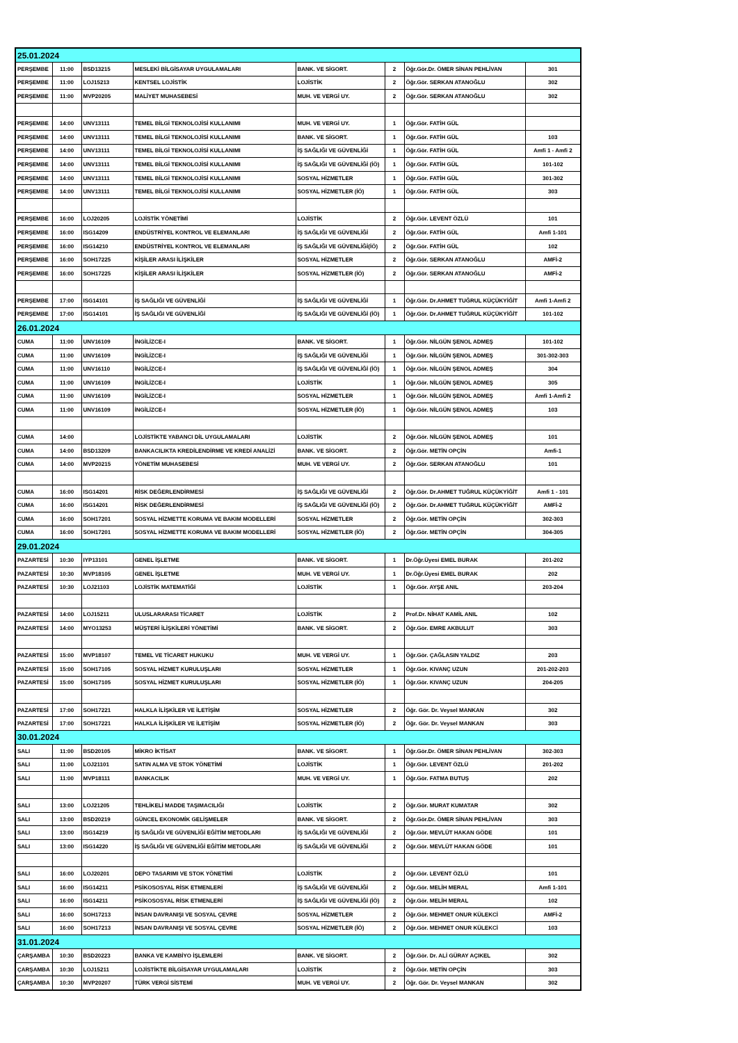| 25.01.2024 | | | | | | | |
| PERŞEMBE | 11:00 | BSD13215 | MESLEKİ BİLGİSAYAR UYGULAMALARI | BANK. VE SİGORT. | 2 | Öğr.Gör.Dr. ÖMER SİNAN PEHLİVAN | 301 |
| PERŞEMBE | 11:00 | LOJ15213 | KENTSEL LOJİSTİK | LOJİSTİK | 2 | Öğr.Gör. SERKAN ATANOĞLU | 302 |
| PERŞEMBE | 11:00 | MVP20205 | MALİYET MUHASEBESİ | MUH. VE VERGİ UY. | 2 | Öğr.Gör. SERKAN ATANOĞLU | 302 |
| PERŞEMBE | 14:00 | UNV13111 | TEMEL BİLGİ TEKNOLOJİSİ KULLANIMI | MUH. VE VERGİ UY. | 1 | Öğr.Gör. FATİH GÜL | |
| PERŞEMBE | 14:00 | UNV13111 | TEMEL BİLGİ TEKNOLOJİSİ KULLANIMI | BANK. VE SİGORT. | 1 | Öğr.Gör. FATİH GÜL | 103 |
| PERŞEMBE | 14:00 | UNV13111 | TEMEL BİLGİ TEKNOLOJİSİ KULLANIMI | İŞ SAĞLIĞI VE GÜVENLİĞİ | 1 | Öğr.Gör. FATİH GÜL | Amfi 1 - Amfi 2 |
| PERŞEMBE | 14:00 | UNV13111 | TEMEL BİLGİ TEKNOLOJİSİ KULLANIMI | İŞ SAĞLIĞI VE GÜVENLİĞİ (İÖ) | 1 | Öğr.Gör. FATİH GÜL | 101-102 |
| PERŞEMBE | 14:00 | UNV13111 | TEMEL BİLGİ TEKNOLOJİSİ KULLANIMI | SOSYAL HİZMETLER | 1 | Öğr.Gör. FATİH GÜL | 301-302 |
| PERŞEMBE | 14:00 | UNV13111 | TEMEL BİLGİ TEKNOLOJİSİ KULLANIMI | SOSYAL HİZMETLER (İÖ) | 1 | Öğr.Gör. FATİH GÜL | 303 |
| PERŞEMBE | 16:00 | LOJ20205 | LOJİSTİK YÖNETİMİ | LOJİSTİK | 2 | Öğr.Gör. LEVENT ÖZLÜ | 101 |
| PERŞEMBE | 16:00 | ISG14209 | ENDÜSTRİYEL KONTROL VE ELEMANLARI | İŞ SAĞLIĞI VE GÜVENLİĞİ | 2 | Öğr.Gör. FATİH GÜL | Amfi 1-101 |
| PERŞEMBE | 16:00 | ISG14210 | ENDÜSTRİYEL KONTROL VE ELEMANLARI | İŞ SAĞLIĞI VE GÜVENLİĞİ(İÖ) | 2 | Öğr.Gör. FATİH GÜL | 102 |
| PERŞEMBE | 16:00 | SOH17225 | KİŞİLER ARASI İLİŞKİLER | SOSYAL HİZMETLER | 2 | Öğr.Gör. SERKAN ATANOĞLU | AMFİ-2 |
| PERŞEMBE | 16:00 | SOH17225 | KİŞİLER ARASI İLİŞKİLER | SOSYAL HİZMETLER (İÖ) | 2 | Öğr.Gör. SERKAN ATANOĞLU | AMFİ-2 |
| PERŞEMBE | 17:00 | ISG14101 | İŞ SAĞLIĞI VE GÜVENLİĞİ | İŞ SAĞLIĞI VE GÜVENLİĞİ | 1 | Öğr.Gör. Dr.AHMET TUĞRUL KÜÇÜKYİĞİT | Amfi 1-Amfi 2 |
| PERŞEMBE | 17:00 | ISG14101 | İŞ SAĞLIĞI VE GÜVENLİĞİ | İŞ SAĞLIĞI VE GÜVENLİĞİ (İÖ) | 1 | Öğr.Gör. Dr.AHMET TUĞRUL KÜÇÜKYİĞİT | 101-102 |
| 26.01.2024 | | | | | | | |
| CUMA | 11:00 | UNV16109 | İNGİLİZCE-I | BANK. VE SİGORT. | 1 | Öğr.Gör. NİLGÜN ŞENOL ADMEŞ | 101-102 |
| CUMA | 11:00 | UNV16109 | İNGİLİZCE-I | İŞ SAĞLIĞI VE GÜVENLİĞİ | 1 | Öğr.Gör. NİLGÜN ŞENOL ADMEŞ | 301-302-303 |
| CUMA | 11:00 | UNV16110 | İNGİLİZCE-I | İŞ SAĞLIĞI VE GÜVENLİĞİ (İÖ) | 1 | Öğr.Gör. NİLGÜN ŞENOL ADMEŞ | 304 |
| CUMA | 11:00 | UNV16109 | İNGİLİZCE-I | LOJİSTİK | 1 | Öğr.Gör. NİLGÜN ŞENOL ADMEŞ | 305 |
| CUMA | 11:00 | UNV16109 | İNGİLİZCE-I | SOSYAL HİZMETLER | 1 | Öğr.Gör. NİLGÜN ŞENOL ADMEŞ | Amfi 1-Amfi 2 |
| CUMA | 11:00 | UNV16109 | İNGİLİZCE-I | SOSYAL HİZMETLER (İÖ) | 1 | Öğr.Gör. NİLGÜN ŞENOL ADMEŞ | 103 |
| CUMA | 14:00 | | LOJİSTİKTE YABANCI DİL UYGULAMALARI | LOJİSTİK | 2 | Öğr.Gör. NİLGÜN ŞENOL ADMEŞ | 101 |
| CUMA | 14:00 | BSD13209 | BANKACILIKTA KREDİLENDİRME VE KREDİ ANALİZİ | BANK. VE SİGORT. | 2 | Öğr.Gör. METİN OPÇİN | Amfi-1 |
| CUMA | 14:00 | MVP20215 | YÖNETİM MUHASEBESİ | MUH. VE VERGİ UY. | 2 | Öğr.Gör. SERKAN ATANOĞLU | 101 |
| CUMA | 16:00 | ISG14201 | RİSK DEĞERLENDİRMESİ | İŞ SAĞLIĞI VE GÜVENLİĞİ | 2 | Öğr.Gör. Dr.AHMET TUĞRUL KÜÇÜKYİĞİT | Amfi 1 - 101 |
| CUMA | 16:00 | ISG14201 | RİSK DEĞERLENDİRMESİ | İŞ SAĞLIĞI VE GÜVENLİĞİ (İÖ) | 2 | Öğr.Gör. Dr.AHMET TUĞRUL KÜÇÜKYİĞİT | AMFİ-2 |
| CUMA | 16:00 | SOH17201 | SOSYAL HİZMETTE KORUMA VE BAKIM MODELLERİ | SOSYAL HİZMETLER | 2 | Öğr.Gör. METİN OPÇİN | 302-303 |
| CUMA | 16:00 | SOH17201 | SOSYAL HİZMETTE KORUMA VE BAKIM MODELLERİ | SOSYAL HİZMETLER (İÖ) | 2 | Öğr.Gör. METİN OPÇİN | 304-305 |
| 29.01.2024 | | | | | | | |
| PAZARTESİ | 10:30 | IYP13101 | GENEL İŞLETME | BANK. VE SİGORT. | 1 | Dr.Öğr.Üyesi EMEL BURAK | 201-202 |
| PAZARTESİ | 10:30 | MVP18105 | GENEL İŞLETME | MUH. VE VERGİ UY. | 1 | Dr.Öğr.Üyesi EMEL BURAK | 202 |
| PAZARTESİ | 10:30 | LOJ21103 | LOJİSTİK MATEMATİĞİ | LOJİSTİK | 1 | Öğr.Gör. AYŞE ANIL | 203-204 |
| PAZARTESİ | 14:00 | LOJ15211 | ULUSLARARASI TİCARET | LOJİSTİK | 2 | Prof.Dr. NİHAT KAMİL ANIL | 102 |
| PAZARTESİ | 14:00 | MYO13253 | MÜŞTERİ İLİŞKİLERİ YÖNETİMİ | BANK. VE SİGORT. | 2 | Öğr.Gör. EMRE AKBULUT | 303 |
| PAZARTESİ | 15:00 | MVP18107 | TEMEL VE TİCARET HUKUKU | MUH. VE VERGİ UY. | 1 | Öğr.Gör. ÇAĞLASIN YALDIZ | 203 |
| PAZARTESİ | 15:00 | SOH17105 | SOSYAL HİZMET KURULUŞLARI | SOSYAL HİZMETLER | 1 | Öğr.Gör. KIVANÇ UZUN | 201-202-203 |
| PAZARTESİ | 15:00 | SOH17105 | SOSYAL HİZMET KURULUŞLARI | SOSYAL HİZMETLER (İÖ) | 1 | Öğr.Gör. KIVANÇ UZUN | 204-205 |
| PAZARTESİ | 17:00 | SOH17221 | HALKLA İLİŞKİLER VE İLETİŞİM | SOSYAL HİZMETLER | 2 | Öğr. Gör. Dr. Veysel MANKAN | 302 |
| PAZARTESİ | 17:00 | SOH17221 | HALKLA İLİŞKİLER VE İLETİŞİM | SOSYAL HİZMETLER (İÖ) | 2 | Öğr. Gör. Dr. Veysel MANKAN | 303 |
| 30.01.2024 | | | | | | | |
| SALI | 11:00 | BSD20105 | MİKRO İKTİSAT | BANK. VE SİGORT. | 1 | Öğr.Gör.Dr. ÖMER SİNAN PEHLİVAN | 302-303 |
| SALI | 11:00 | LOJ21101 | SATIN ALMA VE STOK YÖNETİMİ | LOJİSTİK | 1 | Öğr.Gör. LEVENT ÖZLÜ | 201-202 |
| SALI | 11:00 | MVP18111 | BANKACILIK | MUH. VE VERGİ UY. | 1 | Öğr.Gör. FATMA BUTUŞ | 202 |
| SALI | 13:00 | LOJ21205 | TEHLİKELİ MADDE TAŞIMACILIĞI | LOJİSTİK | 2 | Öğr.Gör. MURAT KUMATAR | 302 |
| SALI | 13:00 | BSD20219 | GÜNCEL EKONOMİK GELİŞMELER | BANK. VE SİGORT. | 2 | Öğr.Gör.Dr. ÖMER SİNAN PEHLİVAN | 303 |
| SALI | 13:00 | ISG14219 | İŞ SAĞLIĞI VE GÜVENLİĞİ EĞİTİM METODLARI | İŞ SAĞLIĞI VE GÜVENLİĞİ | 2 | Öğr.Gör. MEVLÜT HAKAN GÖDE | 101 |
| SALI | 13:00 | ISG14220 | İŞ SAĞLIĞI VE GÜVENLİĞİ EĞİTİM METODLARI | İŞ SAĞLIĞI VE GÜVENLİĞİ | 2 | Öğr.Gör. MEVLÜT HAKAN GÖDE | 101 |
| SALI | 16:00 | LOJ20201 | DEPO TASARIMI VE STOK YÖNETİMİ | LOJİSTİK | 2 | Öğr.Gör. LEVENT ÖZLÜ | 101 |
| SALI | 16:00 | ISG14211 | PSİKOSOSYAL RİSK ETMENLERİ | İŞ SAĞLIĞI VE GÜVENLİĞİ | 2 | Öğr.Gör. MELİH MERAL | Amfi 1-101 |
| SALI | 16:00 | ISG14211 | PSİKOSOSYAL RİSK ETMENLERİ | İŞ SAĞLIĞI VE GÜVENLİĞİ (İÖ) | 2 | Öğr.Gör. MELİH MERAL | 102 |
| SALI | 16:00 | SOH17213 | İNSAN DAVRANIŞI VE SOSYAL ÇEVRE | SOSYAL HİZMETLER | 2 | Öğr.Gör. MEHMET ONUR KÜLEKCİ | AMFİ-2 |
| SALI | 16:00 | SOH17213 | İNSAN DAVRANIŞI VE SOSYAL ÇEVRE | SOSYAL HİZMETLER (İÖ) | 2 | Öğr.Gör. MEHMET ONUR KÜLEKCİ | 103 |
| 31.01.2024 | | | | | | | |
| ÇARŞAMBA | 10:30 | BSD20223 | BANKA VE KAMBİYO İŞLEMLERİ | BANK. VE SİGORT. | 2 | Öğr.Gör. Dr. ALİ GÜRAY AÇIKEL | 302 |
| ÇARŞAMBA | 10:30 | LOJ15211 | LOJİSTİKTE BİLGİSAYAR UYGULAMALARI | LOJİSTİK | 2 | Öğr.Gör. METİN OPÇİN | 303 |
| ÇARŞAMBA | 10:30 | MVP20207 | TÜRK VERGİ SİSTEMİ | MUH. VE VERGİ UY. | 2 | Öğr. Gör. Dr. Veysel MANKAN | 302 |